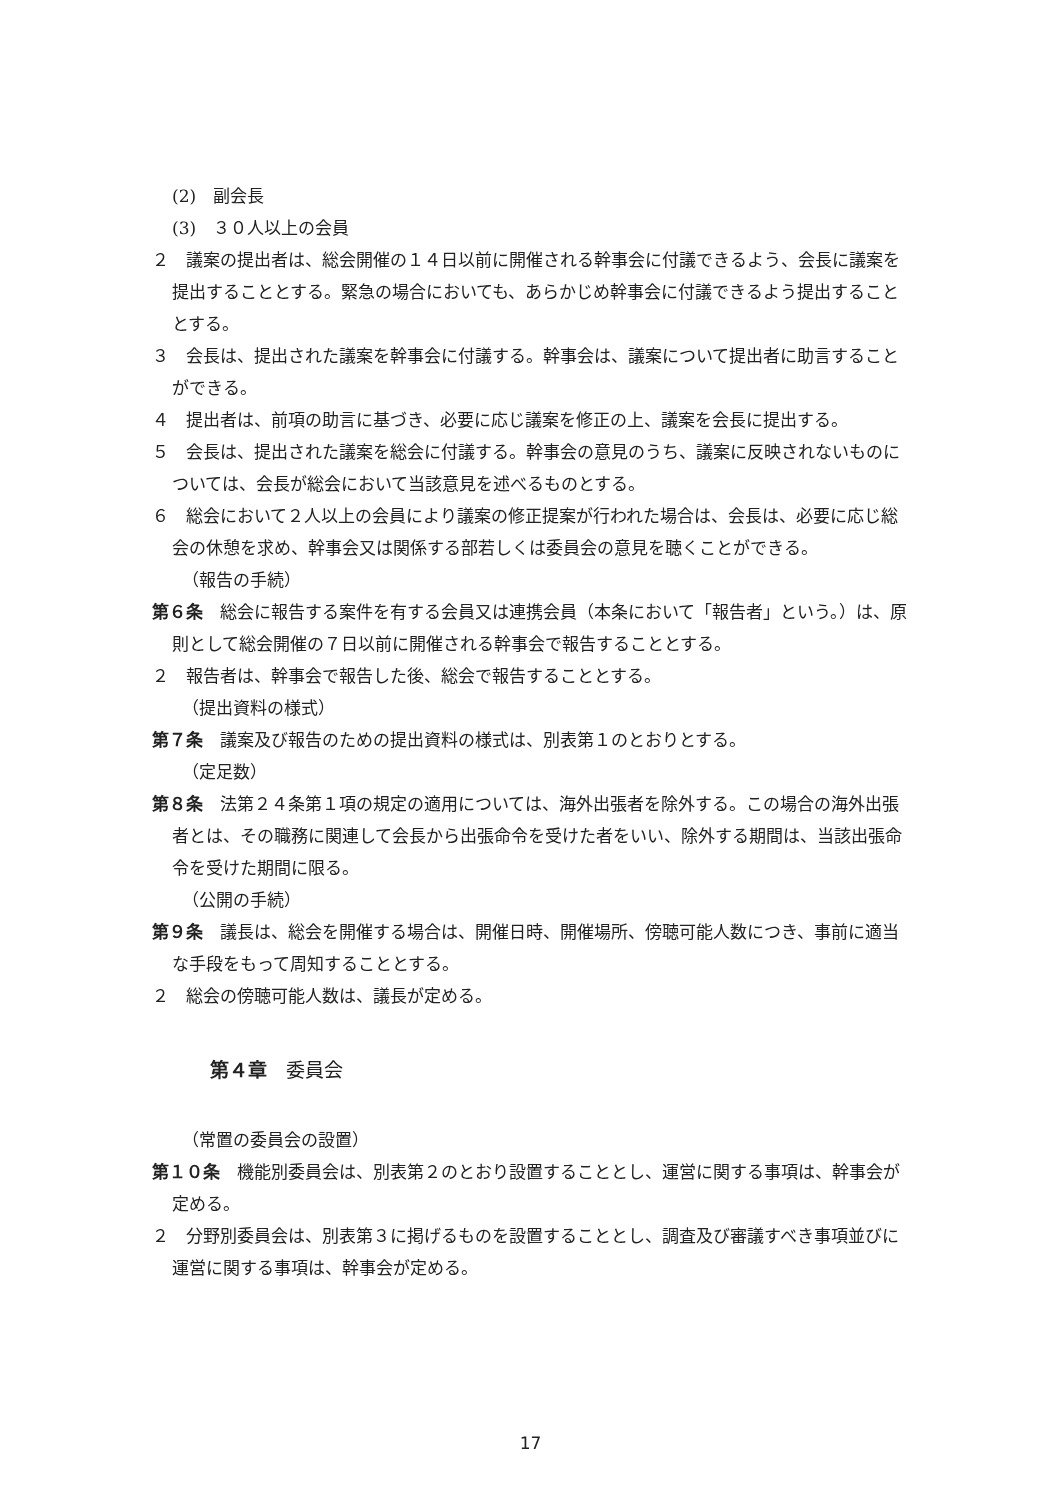(2)　副会長
(3)　３０人以上の会員
２　議案の提出者は、総会開催の１４日以前に開催される幹事会に付議できるよう、会長に議案を提出することとする。緊急の場合においても、あらかじめ幹事会に付議できるよう提出することとする。
３　会長は、提出された議案を幹事会に付議する。幹事会は、議案について提出者に助言することができる。
４　提出者は、前項の助言に基づき、必要に応じ議案を修正の上、議案を会長に提出する。
５　会長は、提出された議案を総会に付議する。幹事会の意見のうち、議案に反映されないものについては、会長が総会において当該意見を述べるものとする。
６　総会において２人以上の会員により議案の修正提案が行われた場合は、会長は、必要に応じ総会の休憩を求め、幹事会又は関係する部若しくは委員会の意見を聴くことができる。
（報告の手続）
第６条　総会に報告する案件を有する会員又は連携会員（本条において「報告者」という。）は、原則として総会開催の７日以前に開催される幹事会で報告することとする。
２　報告者は、幹事会で報告した後、総会で報告することとする。
（提出資料の様式）
第７条　議案及び報告のための提出資料の様式は、別表第１のとおりとする。
（定足数）
第８条　法第２４条第１項の規定の適用については、海外出張者を除外する。この場合の海外出張者とは、その職務に関連して会長から出張命令を受けた者をいい、除外する期間は、当該出張命令を受けた期間に限る。
（公開の手続）
第９条　議長は、総会を開催する場合は、開催日時、開催場所、傍聴可能人数につき、事前に適当な手段をもって周知することとする。
２　総会の傍聴可能人数は、議長が定める。
第４章　委員会
（常置の委員会の設置）
第１０条　機能別委員会は、別表第２のとおり設置することとし、運営に関する事項は、幹事会が定める。
２　分野別委員会は、別表第３に掲げるものを設置することとし、調査及び審議すべき事項並びに運営に関する事項は、幹事会が定める。
17